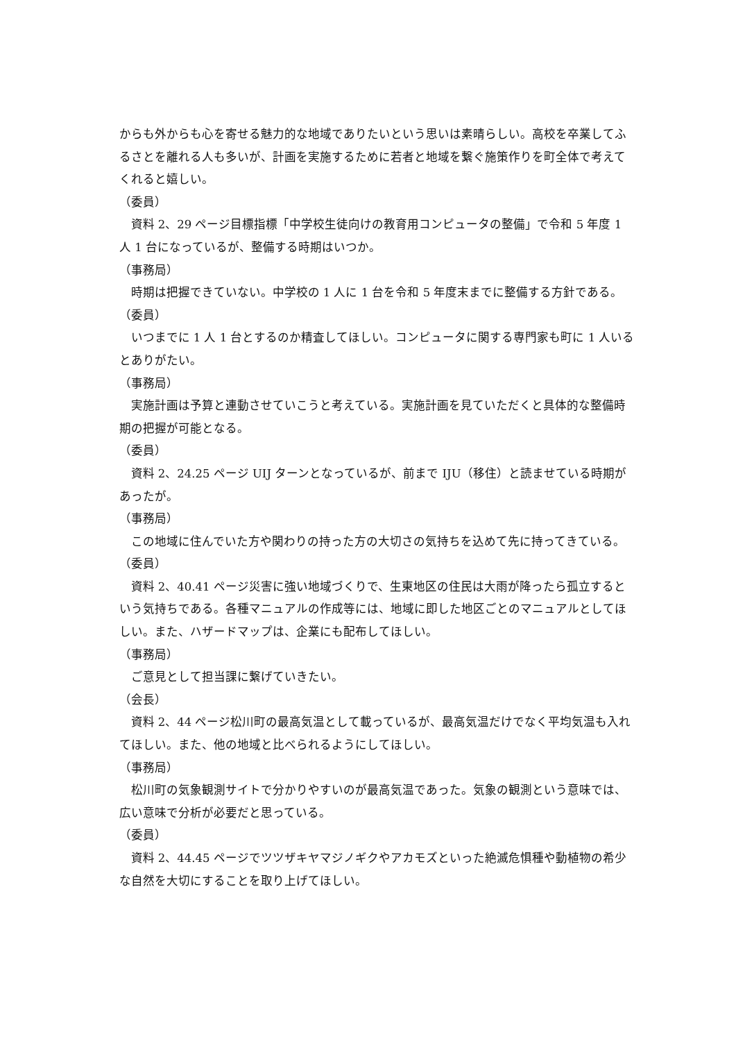からも外からも心を寄せる魅力的な地域でありたいという思いは素晴らしい。高校を卒業してふるさとを離れる人も多いが、計画を実施するために若者と地域を繋ぐ施策作りを町全体で考えてくれると嬉しい。
（委員）
資料 2、29 ページ目標指標「中学校生徒向けの教育用コンピュータの整備」で令和 5 年度 1 人 1 台になっているが、整備する時期はいつか。
（事務局）
時期は把握できていない。中学校の 1 人に 1 台を令和 5 年度末までに整備する方針である。
（委員）
いつまでに 1 人 1 台とするのか精査してほしい。コンピュータに関する専門家も町に 1 人いるとありがたい。
（事務局）
実施計画は予算と連動させていこうと考えている。実施計画を見ていただくと具体的な整備時期の把握が可能となる。
（委員）
資料 2、24.25 ページ UIJ ターンとなっているが、前まで IJU（移住）と読ませている時期があったが。
（事務局）
この地域に住んでいた方や関わりの持った方の大切さの気持ちを込めて先に持ってきている。
（委員）
資料 2、40.41 ページ災害に強い地域づくりで、生東地区の住民は大雨が降ったら孤立するという気持ちである。各種マニュアルの作成等には、地域に即した地区ごとのマニュアルとしてほしい。また、ハザードマップは、企業にも配布してほしい。
（事務局）
ご意見として担当課に繋げていきたい。
（会長）
資料 2、44 ページ松川町の最高気温として載っているが、最高気温だけでなく平均気温も入れてほしい。また、他の地域と比べられるようにしてほしい。
（事務局）
松川町の気象観測サイトで分かりやすいのが最高気温であった。気象の観測という意味では、広い意味で分析が必要だと思っている。
（委員）
資料 2、44.45 ページでツツザキヤマジノギクやアカモズといった絶滅危惧種や動植物の希少な自然を大切にすることを取り上げてほしい。